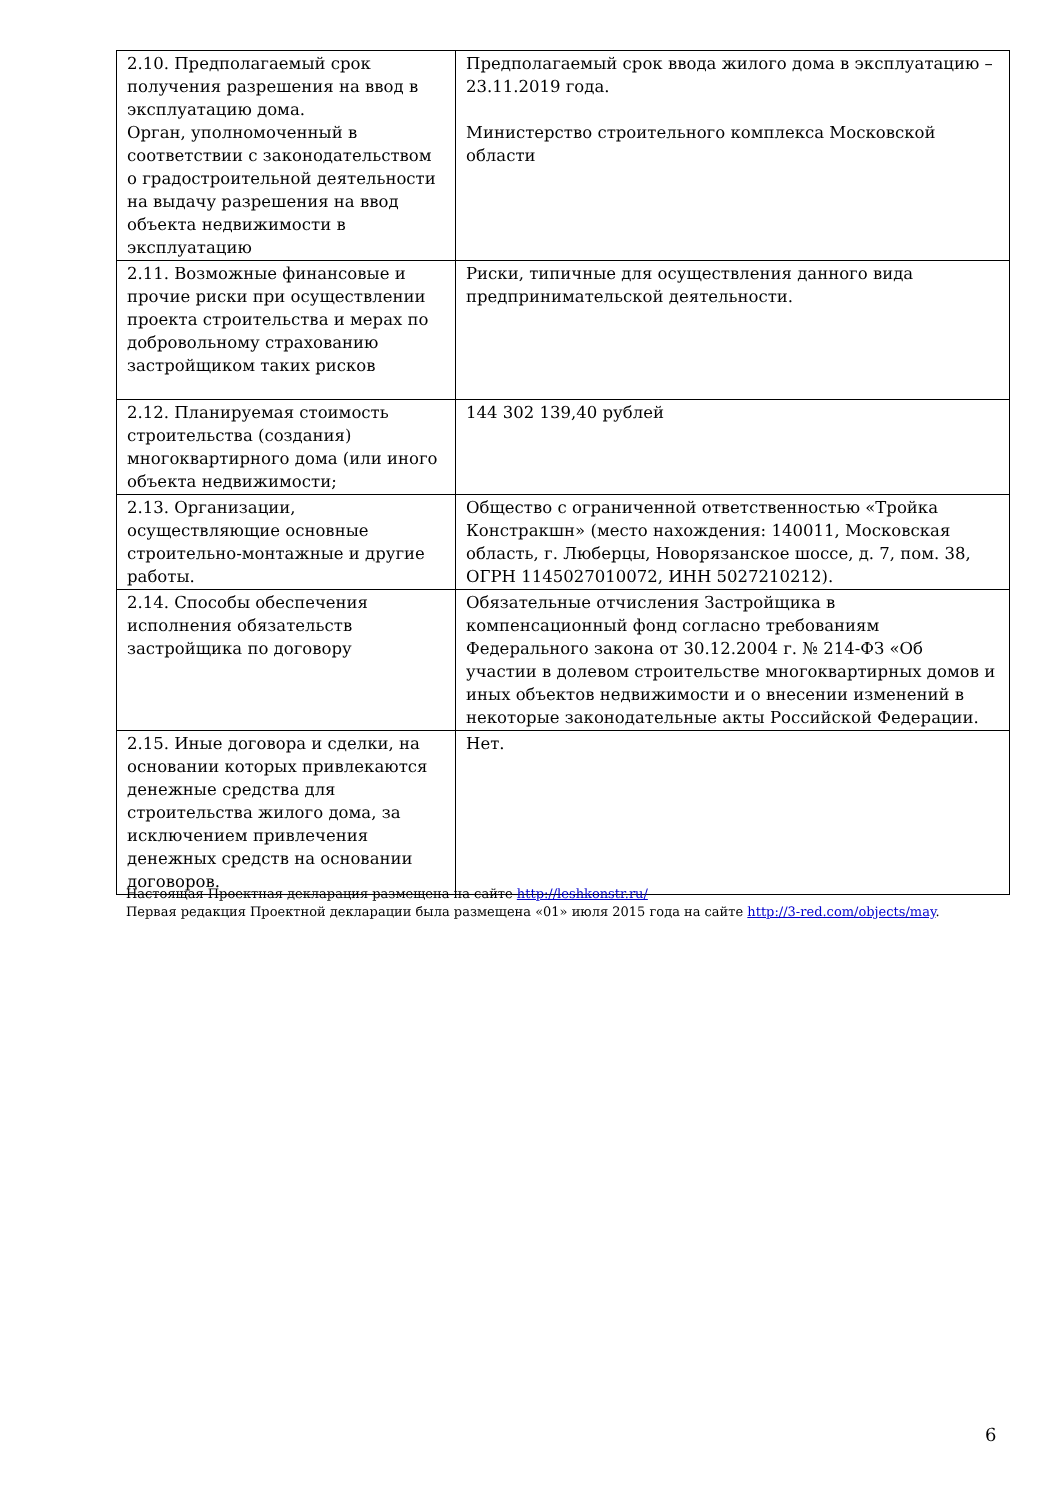| 2.10. Предполагаемый срок получения разрешения на ввод в эксплуатацию дома. Орган, уполномоченный в соответствии с законодательством о градостроительной деятельности на выдачу разрешения на ввод объекта недвижимости в эксплуатацию | Предполагаемый срок ввода жилого дома в эксплуатацию – 23.11.2019 года. Министерство строительного комплекса Московской области |
| 2.11. Возможные финансовые и прочие риски при осуществлении проекта строительства и мерах по добровольному страхованию застройщиком таких рисков | Риски, типичные для осуществления данного вида предпринимательской деятельности. |
| 2.12. Планируемая стоимость строительства (создания) многоквартирного дома (или иного объекта недвижимости; | 144 302 139,40 рублей |
| 2.13. Организации, осуществляющие основные строительно-монтажные и другие работы. | Общество с ограниченной ответственностью «Тройка Констракшн» (место нахождения: 140011, Московская область, г. Люберцы, Новорязанское шоссе, д. 7, пом. 38, ОГРН 1145027010072, ИНН 5027210212). |
| 2.14. Способы обеспечения исполнения обязательств застройщика по договору | Обязательные отчисления Застройщика в компенсационный фонд согласно требованиям Федерального закона от 30.12.2004 г. № 214-ФЗ «Об участии в долевом строительстве многоквартирных домов и иных объектов недвижимости и о внесении изменений в некоторые законодательные акты Российской Федерации. |
| 2.15. Иные договора и сделки, на основании которых привлекаются денежные средства для строительства жилого дома, за исключением привлечения денежных средств на основании договоров. | Нет. |
Настоящая Проектная декларация размещена на сайте http://leshkonstr.ru/
Первая редакция Проектной декларации была размещена «01» июля 2015 года на сайте http://3-red.com/objects/may.
6